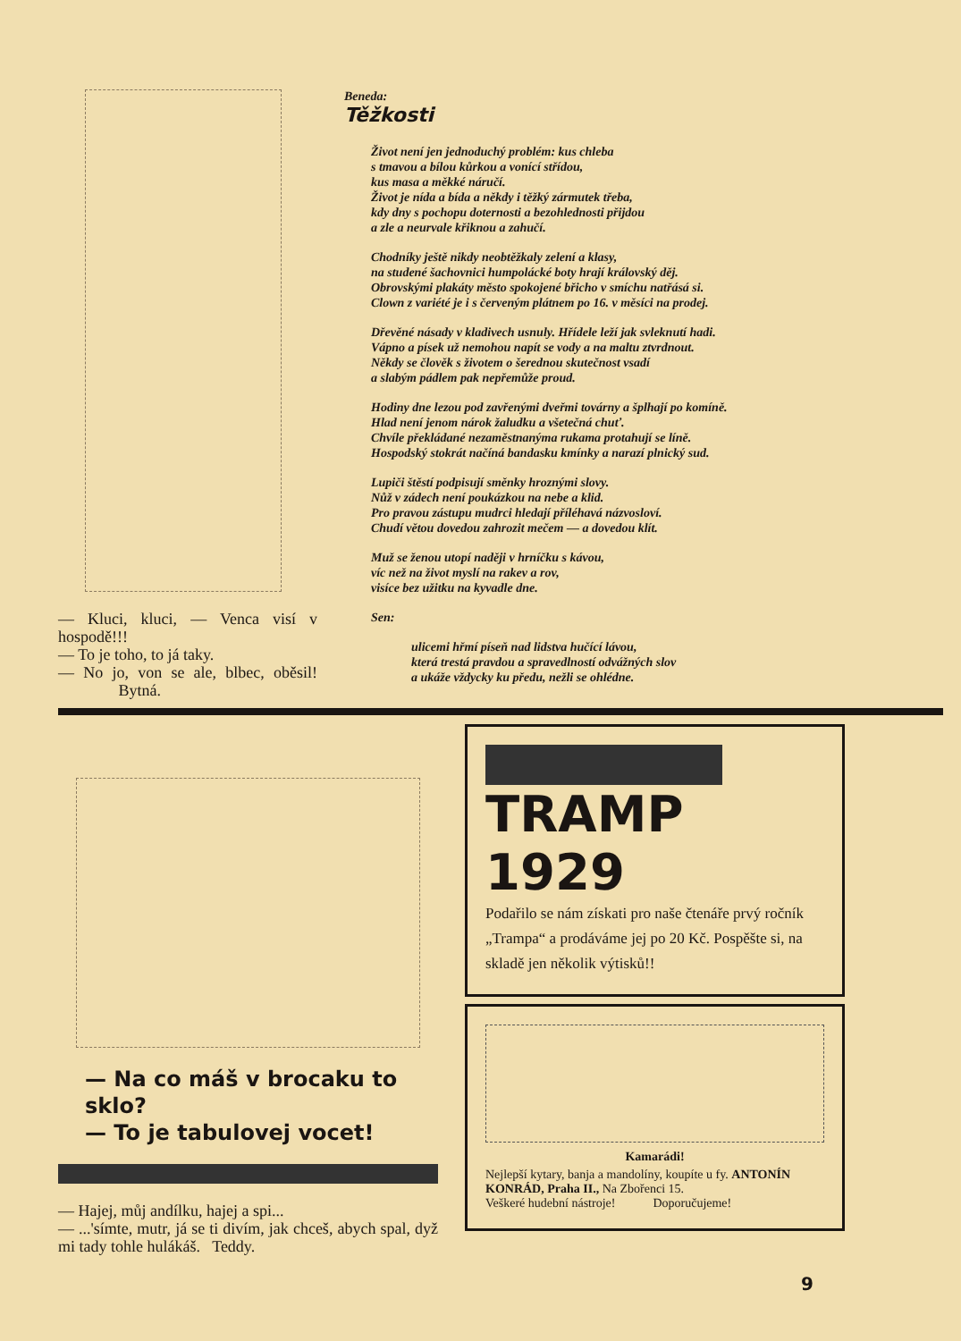— Kluci, kluci, — Venca visí v hospodě!!!
— To je toho, to já taky.
— No jo, von se ale, blbec, oběsil! Bytná.
Beneda:
Těžkosti
Život není jen jednoduchý problém: kus chleba
s tmavou a bílou kůrkou a vonící střídou,
kus masa a měkké náručí.
Život je nída a bída a někdy i těžký zármutek třeba,
kdy dny s pochopu doternosti a bezohlednosti přijdou
a zle a neurvale křiknou a zahučí.
Chodníky ještě nikdy neobtěžkaly zelení a klasy,
na studené šachovnici humpolácké boty hrají královský děj.
Obrovskými plakáty město spokojené břicho v smíchu natřásá si.
Clown z variété je i s červeným plátnem po 16. v měsíci na prodej.
Dřevěné násady v kladivech usnuly. Hřídele leží jak svleknutí hadi.
Vápno a písek už nemohou napít se vody a na maltu ztvrdnout.
Někdy se člověk s životem o šerednou skutečnost vsadí
a slabým pádlem pak nepřemůže proud.
Hodiny dne lezou pod zavřenými dveřmi továrny a šplhají po komíně.
Hlad není jenom nárok žaludku a všetečná chuť.
Chvíle překládané nezaměstnanýma rukama protahují se líně.
Hospodský stokrát načíná bandasku kmínky a narazí plnický sud.
Lupiči štěstí podpisují směnky hroznými slovy.
Nůž v zádech není poukázkou na nebe a klid.
Pro pravou zástupu mudrci hledají příléhavá názvosloví.
Chudí větou dovedou zahrozit mečem — a dovedou klít.
Muž se ženou utopí naději v hrníčku s kávou,
víc než na život myslí na rakev a rov,
visíce bez užitku na kyvadle dne.
Sen:
ulicemi hřmí píseň nad lidstva hučící lávou,
která trestá pravdou a spravedlností odvážných slov
a ukáže vždycky ku předu, nežli se ohlédne.
— Na co máš v brocaku to sklo?
— To je tabulovej vocet!
— Hajej, můj andílku, hajej a spi...
— ...'símte, mutr, já se ti divím, jak chceš, abych spal, dyž mi tady tohle hulákáš. Teddy.
TRAMP
1929
Podařilo se nám získati pro naše čtenáře prvý ročník „Trampa“ a prodáváme jej po 20 Kč. Pospěšte si, na skladě jen několik výtisků!!
Kamarádi!
Nejlepší kytary, banja a mandolíny, koupíte u fy. ANTONÍN KONRÁD, Praha II., Na Zbořenci 15.
Veškeré hudební nástroje! Doporučujeme!
9